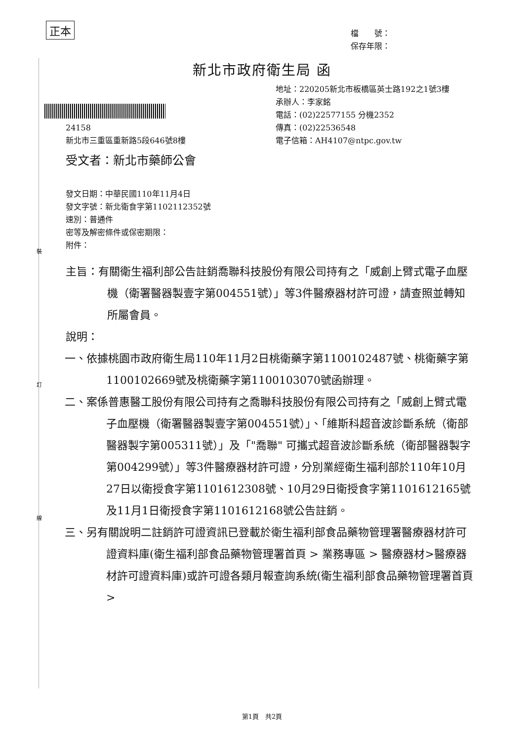正本
檔　　號：
保存年限：
新北市政府衛生局 函
地址：220205新北市板橋區英士路192之1號3樓
承辦人：李家銘
電話：(02)22577155 分機2352
傳真：(02)22536548
電子信箱：AH4107@ntpc.gov.tw
24158
新北市三重區重新路5段646號8樓
受文者：新北市藥師公會
發文日期：中華民國110年11月4日
發文字號：新北衛食字第1102112352號
速別：普通件
密等及解密條件或保密期限：
附件：
裝
訂
線
主旨：有關衛生福利部公告註銷喬聯科技股份有限公司持有之「威創上臂式電子血壓機（衛署醫器製壹字第004551號）」等3件醫療器材許可證，請查照並轉知所屬會員。
說明：
一、依據桃園市政府衛生局110年11月2日桃衛藥字第1100102487號、桃衛藥字第1100102669號及桃衛藥字第1100103070號函辦理。
二、案係普惠醫工股份有限公司持有之喬聯科技股份有限公司持有之「威創上臂式電子血壓機（衛署醫器製壹字第004551號）」、「維斯科超音波診斷系統（衛部醫器製字第005311號）」及「"喬聯" 可攜式超音波診斷系統（衛部醫器製字第004299號）」等3件醫療器材許可證，分別業經衛生福利部於110年10月27日以衛授食字第1101612308號、10月29日衛授食字第1101612165號及11月1日衛授食字第1101612168號公告註銷。
三、另有關說明二註銷許可證資訊已登載於衛生福利部食品藥物管理署醫療器材許可證資料庫(衛生福利部食品藥物管理署首頁 > 業務專區 > 醫療器材>醫療器材許可證資料庫)或許可證各類月報查詢系統(衛生福利部食品藥物管理署首頁 >
第1頁　共2頁